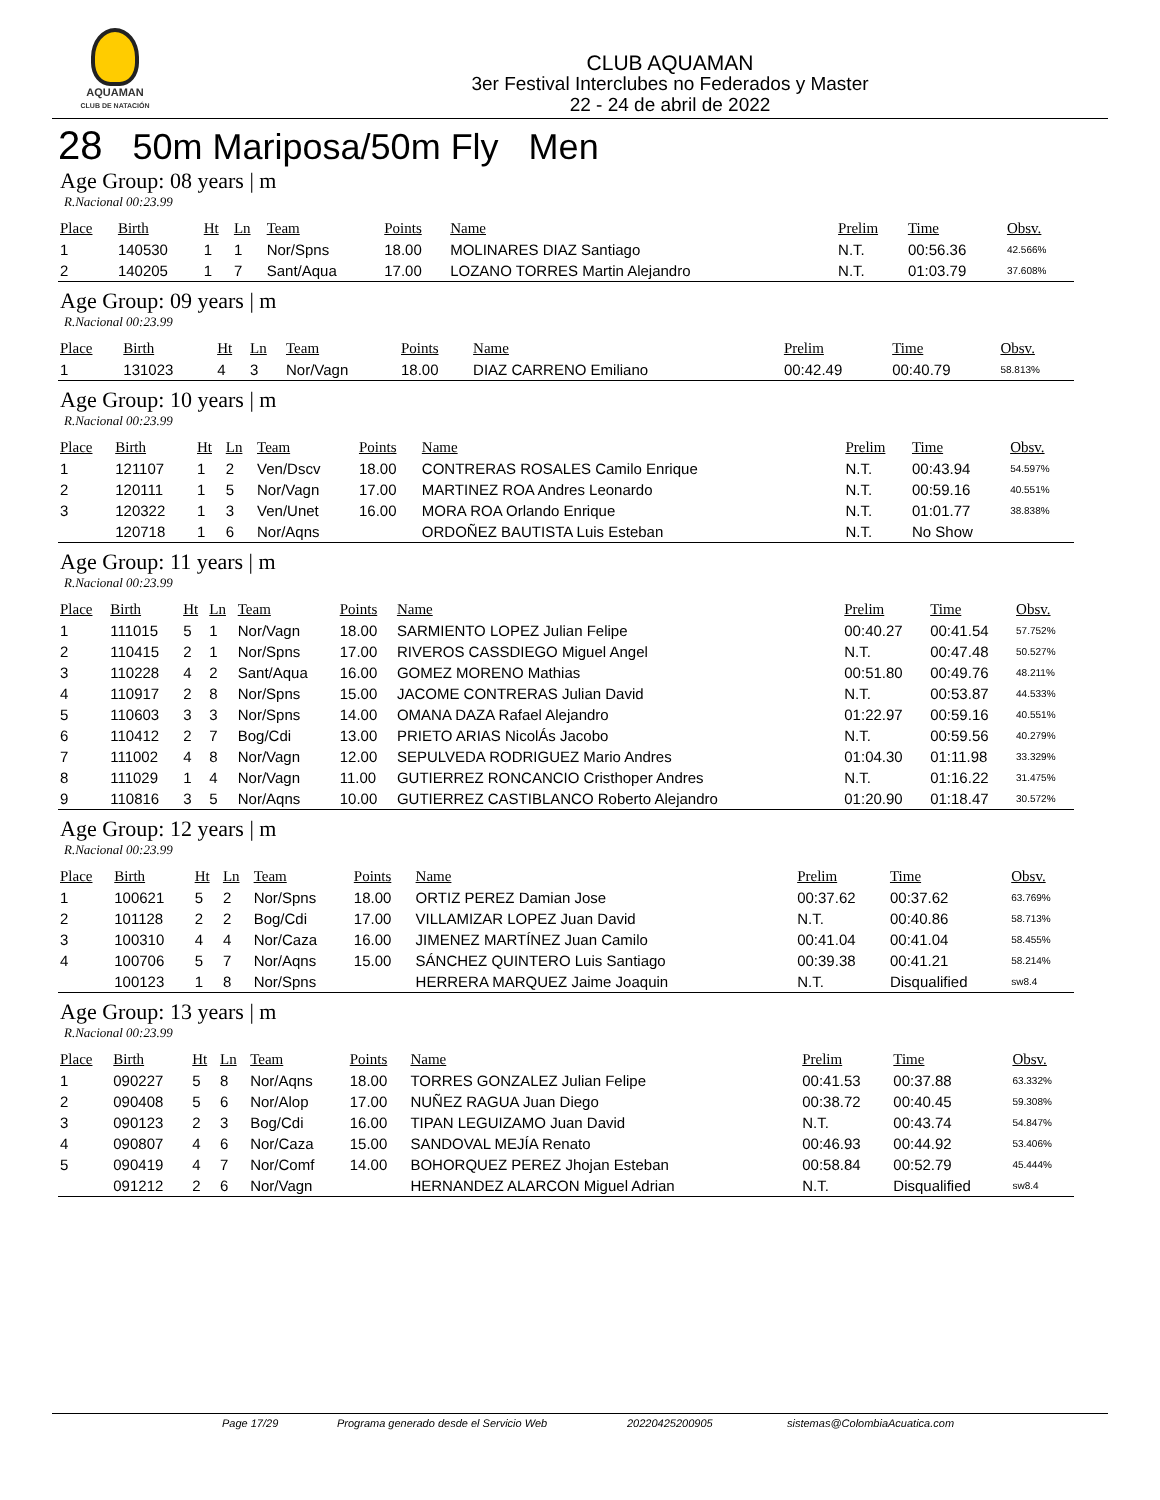AQUAMAN
CLUB DE NATACIÓN
CLUB AQUAMAN
3er Festival Interclubes no Federados y Master
22 - 24 de abril de 2022
28 50m Mariposa/50m Fly Men
Age Group: 08 years | m
R.Nacional 00:23.99
| Place | Birth | Ht | Ln | Team | Points | Name | Prelim | Time | Obsv. |
| --- | --- | --- | --- | --- | --- | --- | --- | --- | --- |
| 1 | 140530 | 1 | 1 | Nor/Spns | 18.00 | MOLINARES DIAZ Santiago | N.T. | 00:56.36 | 42.566% |
| 2 | 140205 | 1 | 7 | Sant/Aqua | 17.00 | LOZANO TORRES Martin Alejandro | N.T. | 01:03.79 | 37.608% |
Age Group: 09 years | m
R.Nacional 00:23.99
| Place | Birth | Ht | Ln | Team | Points | Name | Prelim | Time | Obsv. |
| --- | --- | --- | --- | --- | --- | --- | --- | --- | --- |
| 1 | 131023 | 4 | 3 | Nor/Vagn | 18.00 | DIAZ CARRENO Emiliano | 00:42.49 | 00:40.79 | 58.813% |
Age Group: 10 years | m
R.Nacional 00:23.99
| Place | Birth | Ht | Ln | Team | Points | Name | Prelim | Time | Obsv. |
| --- | --- | --- | --- | --- | --- | --- | --- | --- | --- |
| 1 | 121107 | 1 | 2 | Ven/Dscv | 18.00 | CONTRERAS ROSALES Camilo Enrique | N.T. | 00:43.94 | 54.597% |
| 2 | 120111 | 1 | 5 | Nor/Vagn | 17.00 | MARTINEZ ROA Andres Leonardo | N.T. | 00:59.16 | 40.551% |
| 3 | 120322 | 1 | 3 | Ven/Unet | 16.00 | MORA ROA Orlando Enrique | N.T. | 01:01.77 | 38.838% |
| | 120718 | 1 | 6 | Nor/Aqns | | ORDOÑEZ BAUTISTA Luis Esteban | N.T. | No Show | |
Age Group: 11 years | m
R.Nacional 00:23.99
| Place | Birth | Ht | Ln | Team | Points | Name | Prelim | Time | Obsv. |
| --- | --- | --- | --- | --- | --- | --- | --- | --- | --- |
| 1 | 111015 | 5 | 1 | Nor/Vagn | 18.00 | SARMIENTO LOPEZ Julian Felipe | 00:40.27 | 00:41.54 | 57.752% |
| 2 | 110415 | 2 | 1 | Nor/Spns | 17.00 | RIVEROS CASSDIEGO Miguel Angel | N.T. | 00:47.48 | 50.527% |
| 3 | 110228 | 4 | 2 | Sant/Aqua | 16.00 | GOMEZ MORENO Mathias | 00:51.80 | 00:49.76 | 48.211% |
| 4 | 110917 | 2 | 8 | Nor/Spns | 15.00 | JACOME CONTRERAS Julian David | N.T. | 00:53.87 | 44.533% |
| 5 | 110603 | 3 | 3 | Nor/Spns | 14.00 | OMANA DAZA Rafael Alejandro | 01:22.97 | 00:59.16 | 40.551% |
| 6 | 110412 | 2 | 7 | Bog/Cdi | 13.00 | PRIETO ARIAS NicolÁs Jacobo | N.T. | 00:59.56 | 40.279% |
| 7 | 111002 | 4 | 8 | Nor/Vagn | 12.00 | SEPULVEDA RODRIGUEZ Mario Andres | 01:04.30 | 01:11.98 | 33.329% |
| 8 | 111029 | 1 | 4 | Nor/Vagn | 11.00 | GUTIERREZ RONCANCIO Cristhoper Andres | N.T. | 01:16.22 | 31.475% |
| 9 | 110816 | 3 | 5 | Nor/Aqns | 10.00 | GUTIERREZ CASTIBLANCO Roberto Alejandro | 01:20.90 | 01:18.47 | 30.572% |
Age Group: 12 years | m
R.Nacional 00:23.99
| Place | Birth | Ht | Ln | Team | Points | Name | Prelim | Time | Obsv. |
| --- | --- | --- | --- | --- | --- | --- | --- | --- | --- |
| 1 | 100621 | 5 | 2 | Nor/Spns | 18.00 | ORTIZ PEREZ Damian Jose | 00:37.62 | 00:37.62 | 63.769% |
| 2 | 101128 | 2 | 2 | Bog/Cdi | 17.00 | VILLAMIZAR LOPEZ Juan David | N.T. | 00:40.86 | 58.713% |
| 3 | 100310 | 4 | 4 | Nor/Caza | 16.00 | JIMENEZ MARTÍNEZ Juan Camilo | 00:41.04 | 00:41.04 | 58.455% |
| 4 | 100706 | 5 | 7 | Nor/Aqns | 15.00 | SÁNCHEZ QUINTERO Luis Santiago | 00:39.38 | 00:41.21 | 58.214% |
| | 100123 | 1 | 8 | Nor/Spns | | HERRERA MARQUEZ Jaime Joaquin | N.T. | Disqualified | sw8.4 |
Age Group: 13 years | m
R.Nacional 00:23.99
| Place | Birth | Ht | Ln | Team | Points | Name | Prelim | Time | Obsv. |
| --- | --- | --- | --- | --- | --- | --- | --- | --- | --- |
| 1 | 090227 | 5 | 8 | Nor/Aqns | 18.00 | TORRES GONZALEZ Julian Felipe | 00:41.53 | 00:37.88 | 63.332% |
| 2 | 090408 | 5 | 6 | Nor/Alop | 17.00 | NUÑEZ RAGUA Juan Diego | 00:38.72 | 00:40.45 | 59.308% |
| 3 | 090123 | 2 | 3 | Bog/Cdi | 16.00 | TIPAN LEGUIZAMO Juan David | N.T. | 00:43.74 | 54.847% |
| 4 | 090807 | 4 | 6 | Nor/Caza | 15.00 | SANDOVAL MEJÍA Renato | 00:46.93 | 00:44.92 | 53.406% |
| 5 | 090419 | 4 | 7 | Nor/Comf | 14.00 | BOHORQUEZ PEREZ Jhojan Esteban | 00:58.84 | 00:52.79 | 45.444% |
| | 091212 | 2 | 6 | Nor/Vagn | | HERNANDEZ ALARCON Miguel Adrian | N.T. | Disqualified | sw8.4 |
Page 17/29 Programa generado desde el Servicio Web 20220425200905 sistemas@ColombiaAcuatica.com